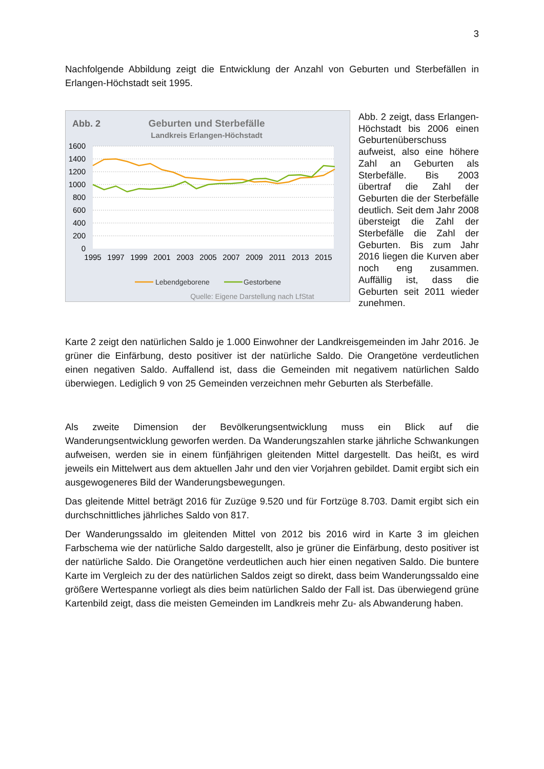3
Nachfolgende Abbildung zeigt die Entwicklung der Anzahl von Geburten und Sterbefällen in Erlangen-Höchstadt seit 1995.
Abb. 2
Geburten und Sterbefälle
Landkreis Erlangen-Höchstadt
1600
1400
1200
1000
800
600
400
200
0
1995
1997
1999
2001
2003
2005
2007
2009
2011
2013
2015
Lebendgeborene
Gestorbene
Quelle: Eigene Darstellung nach LfStat
Abb. 2 zeigt, dass Erlangen-Höchstadt bis 2006 einen Geburtenüberschuss aufweist, also eine höhere Zahl an Geburten als Sterbefälle. Bis 2003 übertraf die Zahl der Geburten die der Sterbefälle deutlich. Seit dem Jahr 2008 übersteigt die Zahl der Sterbefälle die Zahl der Geburten. Bis zum Jahr 2016 liegen die Kurven aber noch eng zusammen. Auffällig ist, dass die Geburten seit 2011 wieder zunehmen.
Karte 2 zeigt den natürlichen Saldo je 1.000 Einwohner der Landkreisgemeinden im Jahr 2016. Je grüner die Einfärbung, desto positiver ist der natürliche Saldo. Die Orangetöne verdeutlichen einen negativen Saldo. Auffallend ist, dass die Gemeinden mit negativem natürlichen Saldo überwiegen. Lediglich 9 von 25 Gemeinden verzeichnen mehr Geburten als Sterbefälle.
Als zweite Dimension der Bevölkerungsentwicklung muss ein Blick auf die Wanderungsentwicklung geworfen werden. Da Wanderungszahlen starke jährliche Schwankungen aufweisen, werden sie in einem fünfjährigen gleitenden Mittel dargestellt. Das heißt, es wird jeweils ein Mittelwert aus dem aktuellen Jahr und den vier Vorjahren gebildet. Damit ergibt sich ein ausgewogeneres Bild der Wanderungsbewegungen.
Das gleitende Mittel beträgt 2016 für Zuzüge 9.520 und für Fortzüge 8.703. Damit ergibt sich ein durchschnittliches jährliches Saldo von 817.
Der Wanderungssaldo im gleitenden Mittel von 2012 bis 2016 wird in Karte 3 im gleichen Farbschema wie der natürliche Saldo dargestellt, also je grüner die Einfärbung, desto positiver ist der natürliche Saldo. Die Orangetöne verdeutlichen auch hier einen negativen Saldo. Die buntere Karte im Vergleich zu der des natürlichen Saldos zeigt so direkt, dass beim Wanderungssaldo eine größere Wertespanne vorliegt als dies beim natürlichen Saldo der Fall ist. Das überwiegend grüne Kartenbild zeigt, dass die meisten Gemeinden im Landkreis mehr Zu- als Abwanderung haben.